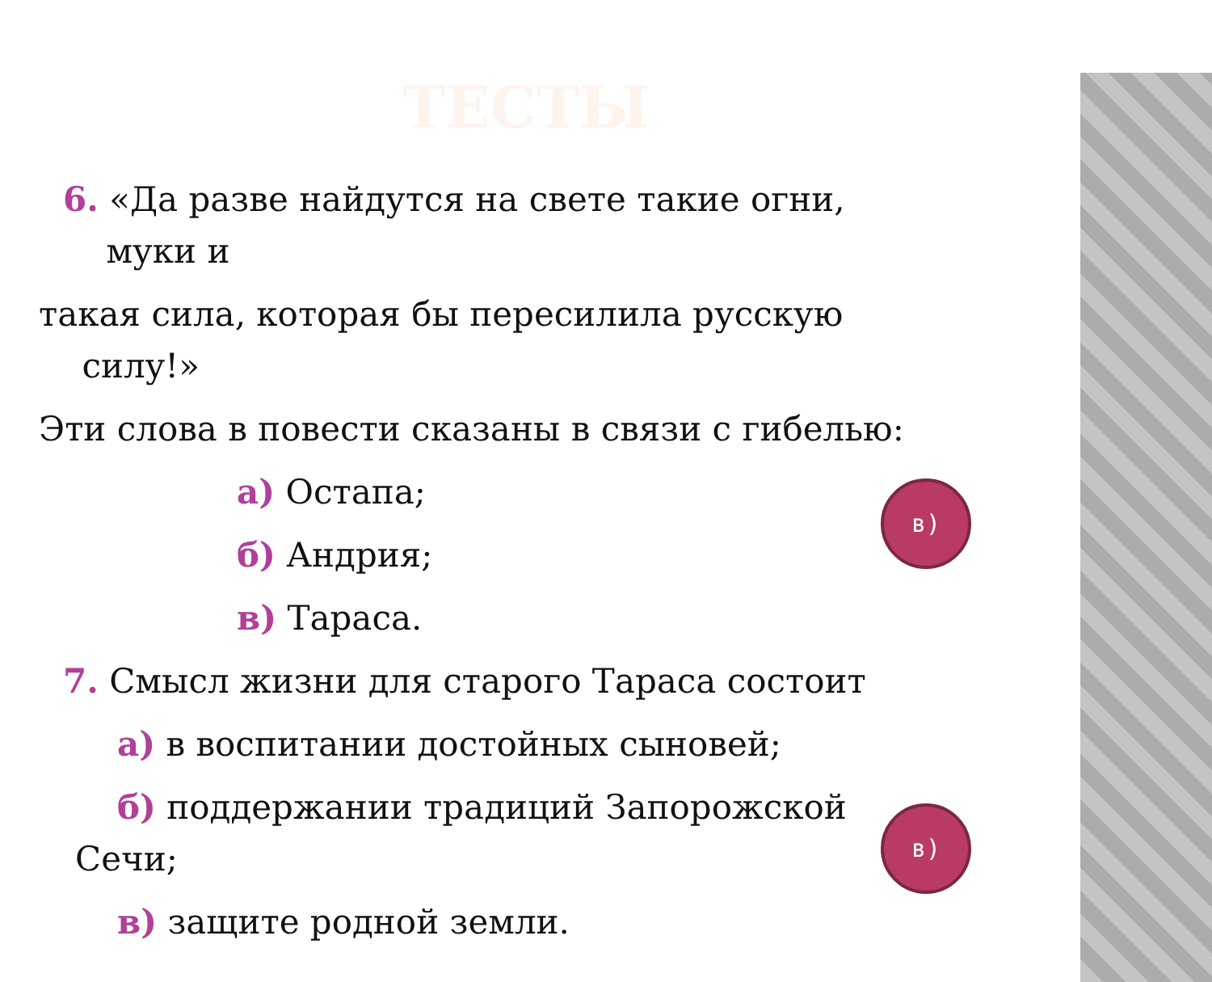ТЕСТЫ
6. «Да разве найдутся на свете такие огни,
муки и
такая сила, которая бы пересилила русскую
силу!»
Эти слова в повести сказаны в связи с гибелью:
а) Остапа;
б) Андрия;
в) Тараса.
7. Смысл жизни для старого Тараса состоит
а) в воспитании достойных сыновей;
б) поддержании традиций Запорожской
Сечи;
в) защите родной земли.
в)
в)